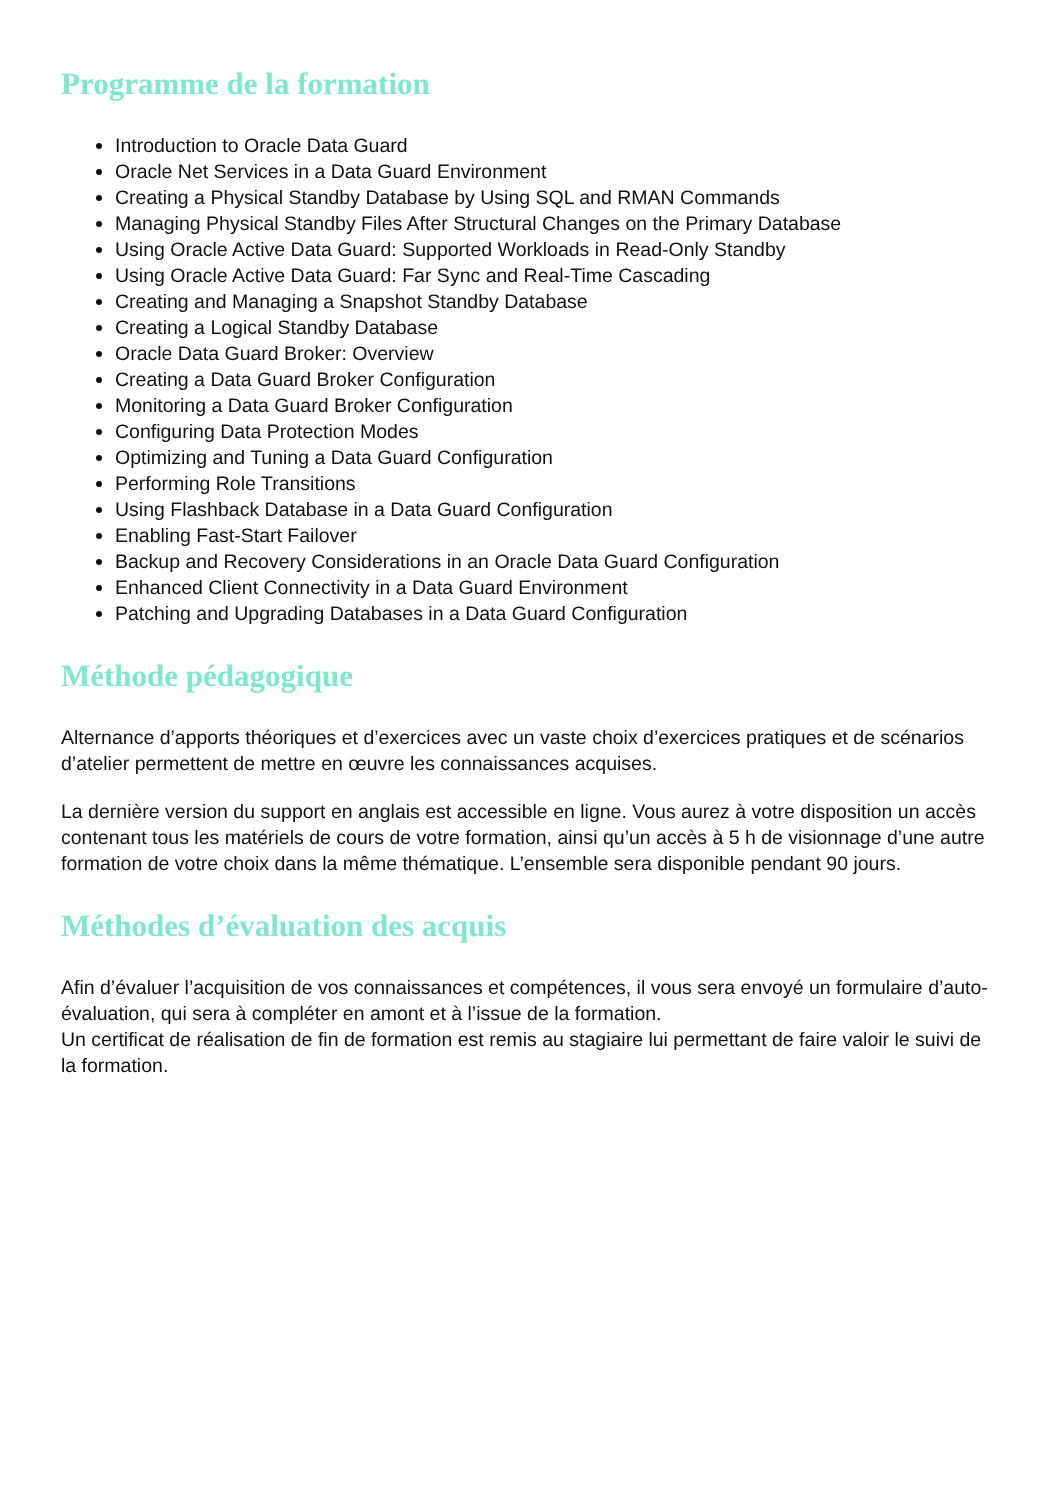Programme de la formation
Introduction to Oracle Data Guard
Oracle Net Services in a Data Guard Environment
Creating a Physical Standby Database by Using SQL and RMAN Commands
Managing Physical Standby Files After Structural Changes on the Primary Database
Using Oracle Active Data Guard: Supported Workloads in Read-Only Standby
Using Oracle Active Data Guard: Far Sync and Real-Time Cascading
Creating and Managing a Snapshot Standby Database
Creating a Logical Standby Database
Oracle Data Guard Broker: Overview
Creating a Data Guard Broker Configuration
Monitoring a Data Guard Broker Configuration
Configuring Data Protection Modes
Optimizing and Tuning a Data Guard Configuration
Performing Role Transitions
Using Flashback Database in a Data Guard Configuration
Enabling Fast-Start Failover
Backup and Recovery Considerations in an Oracle Data Guard Configuration
Enhanced Client Connectivity in a Data Guard Environment
Patching and Upgrading Databases in a Data Guard Configuration
Méthode pédagogique
Alternance d’apports théoriques et d’exercices avec un vaste choix d’exercices pratiques et de scénarios d’atelier permettent de mettre en œuvre les connaissances acquises.
La dernière version du support en anglais est accessible en ligne. Vous aurez à votre disposition un accès contenant tous les matériels de cours de votre formation, ainsi qu’un accès à 5 h de visionnage d’une autre formation de votre choix dans la même thématique. L’ensemble sera disponible pendant 90 jours.
Méthodes d’évaluation des acquis
Afin d’évaluer l’acquisition de vos connaissances et compétences, il vous sera envoyé un formulaire d’auto-évaluation, qui sera à compléter en amont et à l’issue de la formation.
Un certificat de réalisation de fin de formation est remis au stagiaire lui permettant de faire valoir le suivi de la formation.